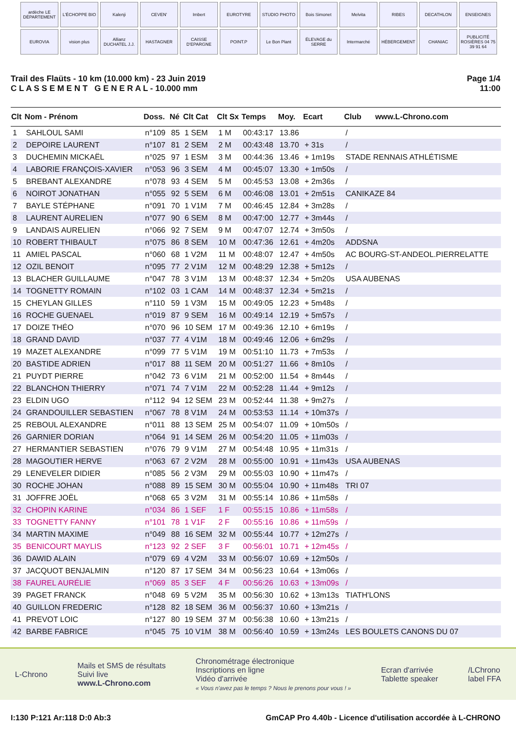ardèche LE DÉPARTEMENT
L'ÉCHOPPE BIO
Kalenji
CEVEN'
Imbert
EUROTYRE
STUDIO PHOTO
Bois Simonet
Melvita
RIBES
DECATHLON
ENSEIGNES
EUROVIA
vision plus
Allianz DUCHATEL J.J.
HASTAGNER
CAISSE D'EPARGNE
POINT.P
Le Bon Plant
ÉLEVAGE du SERRE
Intermarché
HÉBERGEMENT
CHANIAC
PUBLICITÉ ROSIÈRES 04 75 39 91 64
Trail des Flaüts - 10 km (10.000 km) - 23 Juin 2019
C L A S S E M E N T G E N E R A L - 10.000 mm
Page 1/4
11:00
| Clt | Nom - Prénom | Doss. | Né | Clt Cat | Clt Sx | Temps | Moy. | Ecart | Club | www.L-Chrono.com |
| --- | --- | --- | --- | --- | --- | --- | --- | --- | --- | --- |
| 1 | SAHLOUL SAMI | n°109 | 85 | 1 SEM | 1 M | 00:43:17 | 13.86 | | / | |
| 2 | DEPOIRE LAURENT | n°107 | 81 | 2 SEM | 2 M | 00:43:48 | 13.70 | + 31s | / | |
| 3 | DUCHEMIN MICKAËL | n°025 | 97 | 1 ESM | 3 M | 00:44:36 | 13.46 | + 1m19s | STADE RENNAIS ATHLÉTISME | |
| 4 | LABORIE FRANÇOIS-XAVIER | n°053 | 96 | 3 SEM | 4 M | 00:45:07 | 13.30 | + 1m50s | / | |
| 5 | BREBANT ALEXANDRE | n°078 | 93 | 4 SEM | 5 M | 00:45:53 | 13.08 | + 2m36s | / | |
| 6 | NOIROT JONATHAN | n°055 | 92 | 5 SEM | 6 M | 00:46:08 | 13.01 | + 2m51s | CANIKAZE 84 | |
| 7 | BAYLE STÉPHANE | n°091 | 70 | 1 V1M | 7 M | 00:46:45 | 12.84 | + 3m28s | / | |
| 8 | LAURENT AURELIEN | n°077 | 90 | 6 SEM | 8 M | 00:47:00 | 12.77 | + 3m44s | / | |
| 9 | LANDAIS AURELIEN | n°066 | 92 | 7 SEM | 9 M | 00:47:07 | 12.74 | + 3m50s | / | |
| 10 | ROBERT THIBAULT | n°075 | 86 | 8 SEM | 10 M | 00:47:36 | 12.61 | + 4m20s | ADDSNA | |
| 11 | AMIEL PASCAL | n°060 | 68 | 1 V2M | 11 M | 00:48:07 | 12.47 | + 4m50s | AC BOURG-ST-ANDEOL.PIERRELATTE | |
| 12 | OZIL BENOIT | n°095 | 77 | 2 V1M | 12 M | 00:48:29 | 12.38 | + 5m12s | / | |
| 13 | BLACHER GUILLAUME | n°047 | 78 | 3 V1M | 13 M | 00:48:37 | 12.34 | + 5m20s | USA AUBENAS | |
| 14 | TOGNETTY ROMAIN | n°102 | 03 | 1 CAM | 14 M | 00:48:37 | 12.34 | + 5m21s | / | |
| 15 | CHEYLAN GILLES | n°110 | 59 | 1 V3M | 15 M | 00:49:05 | 12.23 | + 5m48s | / | |
| 16 | ROCHE GUENAEL | n°019 | 87 | 9 SEM | 16 M | 00:49:14 | 12.19 | + 5m57s | / | |
| 17 | DOIZE THÉO | n°070 | 96 | 10 SEM | 17 M | 00:49:36 | 12.10 | + 6m19s | / | |
| 18 | GRAND DAVID | n°037 | 77 | 4 V1M | 18 M | 00:49:46 | 12.06 | + 6m29s | / | |
| 19 | MAZET ALEXANDRE | n°099 | 77 | 5 V1M | 19 M | 00:51:10 | 11.73 | + 7m53s | / | |
| 20 | BASTIDE ADRIEN | n°017 | 88 | 11 SEM | 20 M | 00:51:27 | 11.66 | + 8m10s | / | |
| 21 | PUYDT PIERRE | n°042 | 73 | 6 V1M | 21 M | 00:52:00 | 11.54 | + 8m44s | / | |
| 22 | BLANCHON THIERRY | n°071 | 74 | 7 V1M | 22 M | 00:52:28 | 11.44 | + 9m12s | / | |
| 23 | ELDIN UGO | n°112 | 94 | 12 SEM | 23 M | 00:52:44 | 11.38 | + 9m27s | / | |
| 24 | GRANDOUILLER SEBASTIEN | n°067 | 78 | 8 V1M | 24 M | 00:53:53 | 11.14 | + 10m37s | / | |
| 25 | REBOUL ALEXANDRE | n°011 | 88 | 13 SEM | 25 M | 00:54:07 | 11.09 | + 10m50s | / | |
| 26 | GARNIER DORIAN | n°064 | 91 | 14 SEM | 26 M | 00:54:20 | 11.05 | + 11m03s | / | |
| 27 | HERMANTIER SEBASTIEN | n°076 | 79 | 9 V1M | 27 M | 00:54:48 | 10.95 | + 11m31s | / | |
| 28 | MAGOUTIER HERVE | n°063 | 67 | 2 V2M | 28 M | 00:55:00 | 10.91 | + 11m43s | USA AUBENAS | |
| 29 | LENEVELER DIDIER | n°085 | 56 | 2 V3M | 29 M | 00:55:03 | 10.90 | + 11m47s | / | |
| 30 | ROCHE JOHAN | n°088 | 89 | 15 SEM | 30 M | 00:55:04 | 10.90 | + 11m48s | TRI 07 | |
| 31 | JOFFRE JOËL | n°068 | 65 | 3 V2M | 31 M | 00:55:14 | 10.86 | + 11m58s | / | |
| 32 | CHOPIN KARINE | n°034 | 86 | 1 SEF | 1 F | 00:55:15 | 10.86 | + 11m58s | / | |
| 33 | TOGNETTY FANNY | n°101 | 78 | 1 V1F | 2 F | 00:55:16 | 10.86 | + 11m59s | / | |
| 34 | MARTIN MAXIME | n°049 | 88 | 16 SEM | 32 M | 00:55:44 | 10.77 | + 12m27s | / | |
| 35 | BENICOURT MAYLIS | n°123 | 92 | 2 SEF | 3 F | 00:56:01 | 10.71 | + 12m45s | / | |
| 36 | DAWID ALAIN | n°079 | 69 | 4 V2M | 33 M | 00:56:07 | 10.69 | + 12m50s | / | |
| 37 | JACQUOT BENJALMIN | n°120 | 87 | 17 SEM | 34 M | 00:56:23 | 10.64 | + 13m06s | / | |
| 38 | FAUREL AURÉLIE | n°069 | 85 | 3 SEF | 4 F | 00:56:26 | 10.63 | + 13m09s | / | |
| 39 | PAGET FRANCK | n°048 | 69 | 5 V2M | 35 M | 00:56:30 | 10.62 | + 13m13s | TIATH'LONS | |
| 40 | GUILLON FREDERIC | n°128 | 82 | 18 SEM | 36 M | 00:56:37 | 10.60 | + 13m21s | / | |
| 41 | PREVOT LOIC | n°127 | 80 | 19 SEM | 37 M | 00:56:38 | 10.60 | + 13m21s | / | |
| 42 | BARBE FABRICE | n°045 | 75 | 10 V1M | 38 M | 00:56:40 | 10.59 | + 13m24s | LES BOULETS CANONS DU 07 | |
L-Chrono
Mails et SMS de résultats
Suivi live
www.L-Chrono.com
Chronométrage électronique
Inscriptions en ligne
Vidéo d'arrivée
« Vous n'avez pas le temps ? Nous le prenons pour vous ! »
Ecran d'arrivée
Tablette speaker
/LChrono
label FFA
I:130 P:121 Ar:118 D:0 Ab:3 GmCAP Pro 4.40b - Licence d'utilisation accordée à L-CHRONO